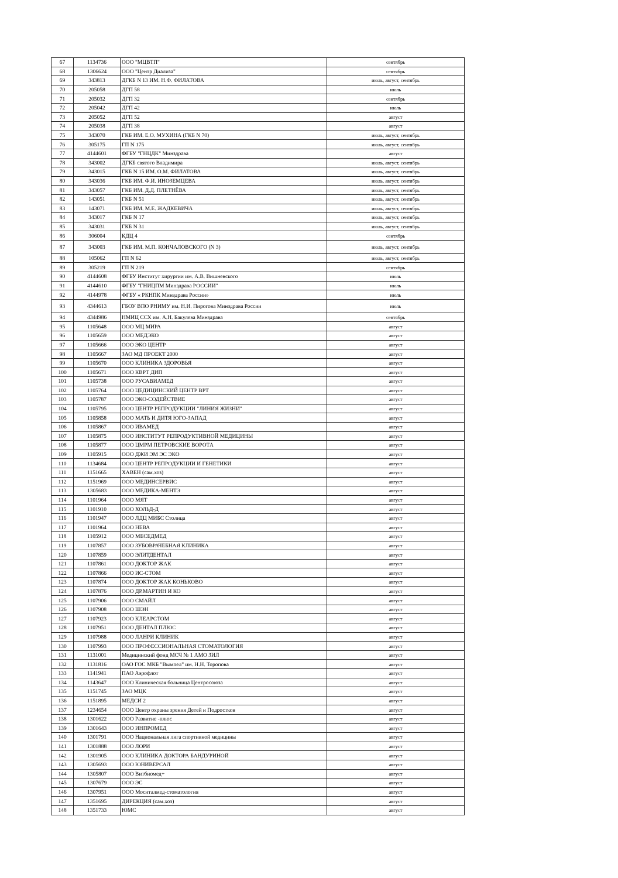| 67 | 1134736 | ООО "МЦВТП" | сентябрь |
| 68 | 1306624 | ООО "Центр Диализа" | сентябрь |
| 69 | 343813 | ДГКБ N 13 ИМ. Н.Ф. ФИЛАТОВА | июль, август, сентябрь |
| 70 | 205058 | ДГП 58 | июль |
| 71 | 205032 | ДГП 32 | сентябрь |
| 72 | 205042 | ДГП 42 | июль |
| 73 | 205052 | ДГП 52 | август |
| 74 | 205038 | ДГП 38 | август |
| 75 | 343070 | ГКБ ИМ. Е.О. МУХИНА (ГКБ N 70) | июль, август, сентябрь |
| 76 | 305175 | ГП N 175 | июль, август, сентябрь |
| 77 | 4144601 | ФГБУ "ГНЦДК" Минздрава | август |
| 78 | 343002 | ДГКБ святого Владимира | июль, август, сентябрь |
| 79 | 343015 | ГКБ N 15 ИМ. О.М. ФИЛАТОВА | июль, август, сентябрь |
| 80 | 343036 | ГКБ ИМ. Ф.И. ИНОЗЕМЦЕВА | июль, август, сентябрь |
| 81 | 343057 | ГКБ ИМ. Д.Д. ПЛЕТНЁВА | июль, август, сентябрь |
| 82 | 143051 | ГКБ N 51 | июль, август, сентябрь |
| 83 | 143071 | ГКБ ИМ. М.Е. ЖАДКЕВИЧА | июль, август, сентябрь |
| 84 | 343017 | ГКБ N 17 | июль, август, сентябрь |
| 85 | 343031 | ГКБ N 31 | июль, август, сентябрь |
| 86 | 306004 | КДЦ 4 | сентябрь |
| 87 | 343003 | ГКБ ИМ. М.П. КОНЧАЛОВСКОГО (N 3) | июль, август, сентябрь |
| 88 | 105062 | ГП N 62 | июль, август, сентябрь |
| 89 | 305219 | ГП N 219 | сентябрь |
| 90 | 4144608 | ФГБУ Институт хирургии им. А.В. Вишневского | июль |
| 91 | 4144610 | ФГБУ "ГНИЦПМ Минздрава РОССИИ" | июль |
| 92 | 4144978 | ФГБУ « РКНПК Минздрава России» | июль |
| 93 | 4344613 | ГБОУ ВПО РНИМУ им. Н.И. Пирогова Минздрава России | июль |
| 94 | 4344986 | НМИЦ ССХ им. А.Н. Бакулева Минздрава | сентябрь |
| 95 | 1105648 | ООО МЦ МИРА | август |
| 96 | 1105659 | ООО МЕДЭКО | август |
| 97 | 1105666 | ООО ЭКО ЦЕНТР | август |
| 98 | 1105667 | ЗАО МД ПРОЕКТ 2000 | август |
| 99 | 1105670 | ООО КЛИНИКА ЗДОРОВЬЯ | август |
| 100 | 1105671 | ООО КВРТ ДИП | август |
| 101 | 1105738 | ООО РУСАВИАМЕД | август |
| 102 | 1105764 | ООО ЦЕДИЦИНСКИЙ ЦЕНТР ВРТ | август |
| 103 | 1105787 | ООО ЭКО-СОДЕЙСТВИЕ | август |
| 104 | 1105795 | ООО ЦЕНТР РЕПРОДУКЦИИ "ЛИНИЯ ЖИЗНИ" | август |
| 105 | 1105858 | ООО МАТЬ И ДИТЯ ЮГО-ЗАПАД | август |
| 106 | 1105867 | ООО ИВАМЕД | август |
| 107 | 1105875 | ООО ИНСТИТУТ РЕПРОДУКТИВНОЙ МЕДИЦИНЫ | август |
| 108 | 1105877 | ООО ЦМРМ ПЕТРОВСКИЕ ВОРОТА | август |
| 109 | 1105915 | ООО ДЖИ ЭМ ЭС ЭКО | август |
| 110 | 1134684 | ООО ЦЕНТР РЕПРОДУКЦИИ И ГЕНЕТИКИ | август |
| 111 | 1151665 | ХАВЕН (сам.хоз) | август |
| 112 | 1151969 | ООО МЕДИНСЕРВИС | август |
| 113 | 1305683 | ООО МЕДИКА-МЕНТЭ | август |
| 114 | 1101964 | ООО МЯТ | август |
| 115 | 1101910 | ООО ХОЛЬД-Д | август |
| 116 | 1101947 | ООО ЛДЦ МИБС Столица | август |
| 117 | 1101964 | ООО НЕВА | август |
| 118 | 1105912 | ООО МЕСЕДМЕД | август |
| 119 | 1107857 | ООО ЗУБОВРАЧЕБНАЯ КЛИНИКА | август |
| 120 | 1107859 | ООО ЭЛИТДЕНТАЛ | август |
| 121 | 1107861 | ООО ДОКТОР ЖАК | август |
| 122 | 1107866 | ООО ИС-СТОМ | август |
| 123 | 1107874 | ООО ДОКТОР ЖАК КОНЬКОВО | август |
| 124 | 1107876 | ООО ДР.МАРТИН И КО | август |
| 125 | 1107906 | ООО СМАЙЛ | август |
| 126 | 1107908 | ООО ШЭН | август |
| 127 | 1107923 | ООО КЛЕАРСТОМ | август |
| 128 | 1107951 | ООО ДЕНТАЛ ПЛЮС | август |
| 129 | 1107988 | ООО ЛАНРИ КЛИНИК | август |
| 130 | 1107993 | ООО ПРОФЕССИОНАЛЬНАЯ СТОМАТОЛОГИЯ | август |
| 131 | 1131001 | Медицинский фонд МСЧ № 1 АМО ЗИЛ | август |
| 132 | 1131816 | ОАО ГОС МКБ "Вымпел" им. Н.Н. Торопова | август |
| 133 | 1141941 | ПАО Аэрофлот | август |
| 134 | 1143647 | ООО Клиническая больница Центросоюза | август |
| 135 | 1151745 | ЗАО МЦК | август |
| 136 | 1151895 | МЕДСИ 2 | август |
| 137 | 1234654 | ООО Центр охраны зрения Детей и Подростков | август |
| 138 | 1301622 | ООО Развитие -плюс | август |
| 139 | 1301643 | ООО ИНПРОМЕД | август |
| 140 | 1301791 | ООО Национальная лига спортивной медицины | август |
| 141 | 1301888 | ООО ЛОРИ | август |
| 142 | 1301905 | ООО КЛИНИКА ДОКТОРА БАНДУРИНОЙ | август |
| 143 | 1305693 | ООО ЮНИВЕРСАЛ | август |
| 144 | 1305807 | ООО Витбиомед+ | август |
| 145 | 1307679 | ООО ЭС | август |
| 146 | 1307951 | ООО Моситалмед-стоматология | август |
| 147 | 1351695 | ДИРЕКЦИЯ (сам.хоз) | август |
| 148 | 1351733 | ЮМС | август |